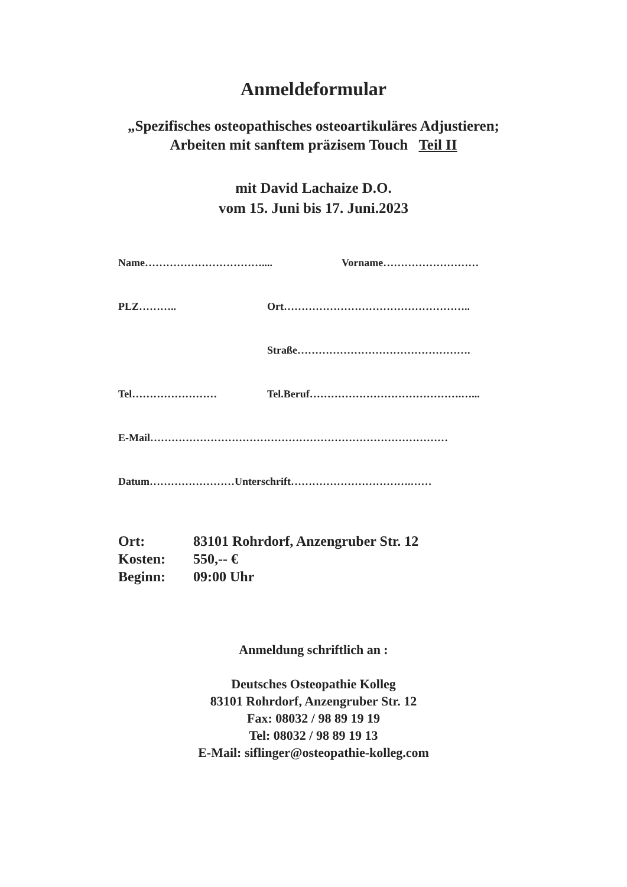Anmeldeformular
„Spezifisches osteopathisches osteoartikuläres Adjustieren;
Arbeiten mit sanftem präzisem Touch Teil II
mit David Lachaize D.O.
vom 15. Juni bis 17. Juni.2023
Name…………………………….... Vorname………………………
PLZ……….. Ort……………………………………………..
Straße………………………………………….
Tel…………………… Tel.Beruf…………………………………….…...
E-Mail…………………………………………………………………………
Datum……………………Unterschrift…………………………….……
Ort: 83101 Rohrdorf, Anzengruber Str. 12
Kosten: 550,-- €
Beginn: 09:00 Uhr
Anmeldung schriftlich an :
Deutsches Osteopathie Kolleg
83101 Rohrdorf, Anzengruber Str. 12
Fax: 08032 / 98 89 19 19
Tel: 08032 / 98 89 19 13
E-Mail: siflinger@osteopathie-kolleg.com